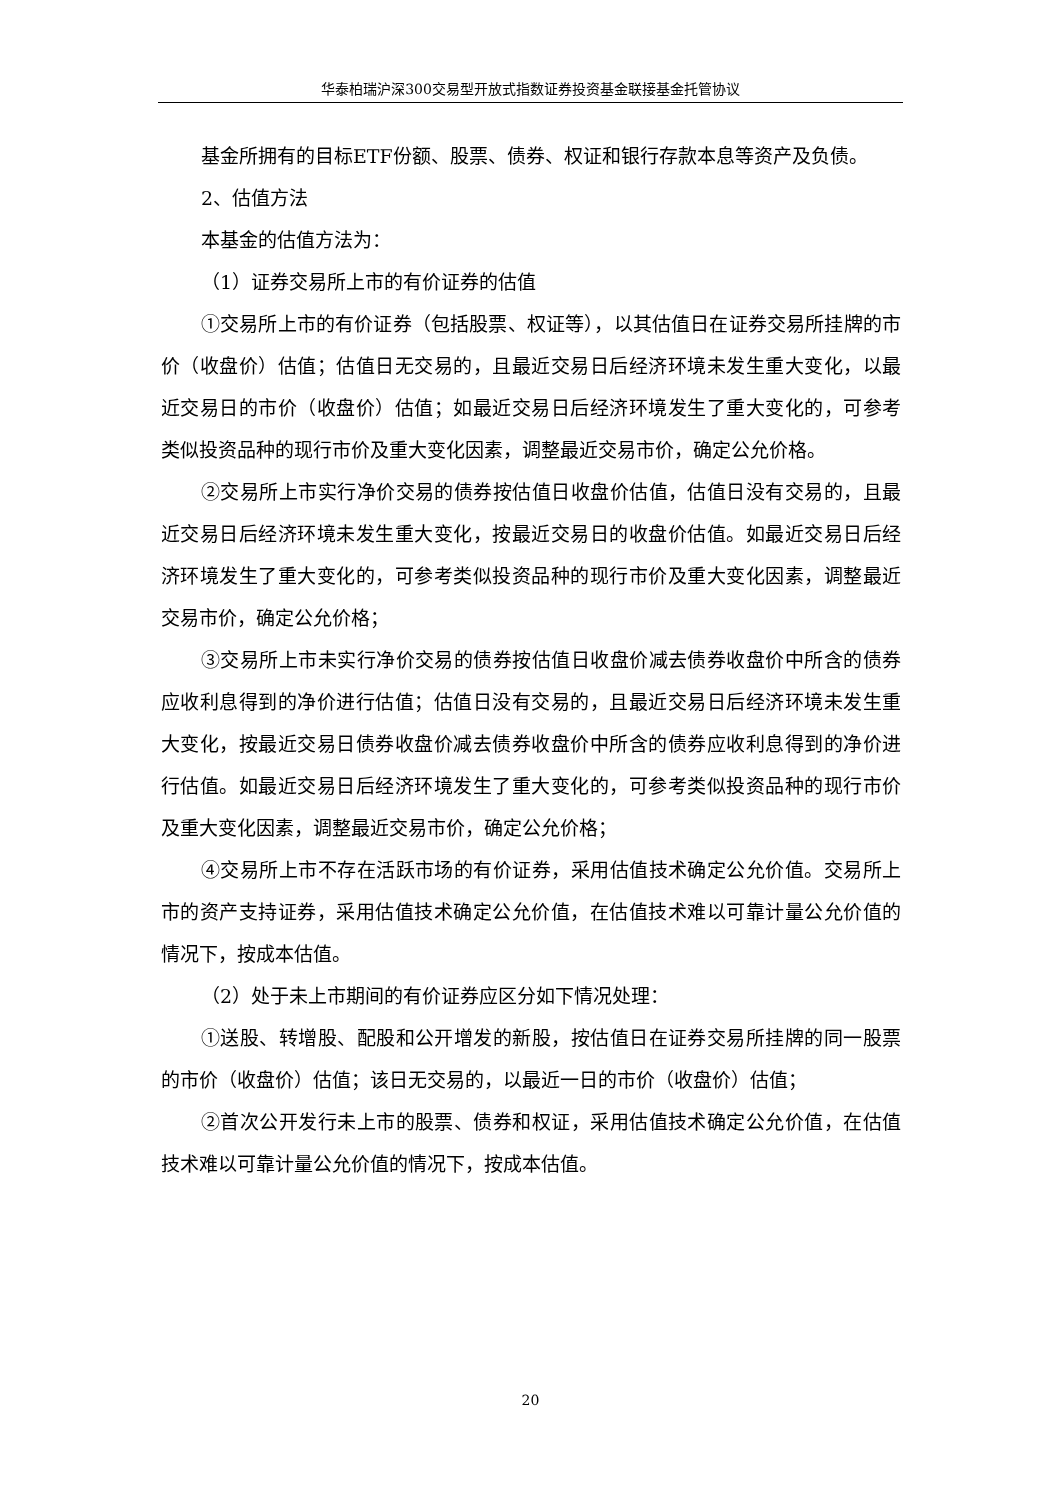华泰柏瑞沪深300交易型开放式指数证券投资基金联接基金托管协议
基金所拥有的目标ETF份额、股票、债券、权证和银行存款本息等资产及负债。
2、估值方法
本基金的估值方法为：
（1）证券交易所上市的有价证券的估值
①交易所上市的有价证券（包括股票、权证等），以其估值日在证券交易所挂牌的市价（收盘价）估值；估值日无交易的，且最近交易日后经济环境未发生重大变化，以最近交易日的市价（收盘价）估值；如最近交易日后经济环境发生了重大变化的，可参考类似投资品种的现行市价及重大变化因素，调整最近交易市价，确定公允价格。
②交易所上市实行净价交易的债券按估值日收盘价估值，估值日没有交易的，且最近交易日后经济环境未发生重大变化，按最近交易日的收盘价估值。如最近交易日后经济环境发生了重大变化的，可参考类似投资品种的现行市价及重大变化因素，调整最近交易市价，确定公允价格；
③交易所上市未实行净价交易的债券按估值日收盘价减去债券收盘价中所含的债券应收利息得到的净价进行估值；估值日没有交易的，且最近交易日后经济环境未发生重大变化，按最近交易日债券收盘价减去债券收盘价中所含的债券应收利息得到的净价进行估值。如最近交易日后经济环境发生了重大变化的，可参考类似投资品种的现行市价及重大变化因素，调整最近交易市价，确定公允价格；
④交易所上市不存在活跃市场的有价证券，采用估值技术确定公允价值。交易所上市的资产支持证券，采用估值技术确定公允价值，在估值技术难以可靠计量公允价值的情况下，按成本估值。
（2）处于未上市期间的有价证券应区分如下情况处理：
①送股、转增股、配股和公开增发的新股，按估值日在证券交易所挂牌的同一股票的市价（收盘价）估值；该日无交易的，以最近一日的市价（收盘价）估值；
②首次公开发行未上市的股票、债券和权证，采用估值技术确定公允价值，在估值技术难以可靠计量公允价值的情况下，按成本估值。
20